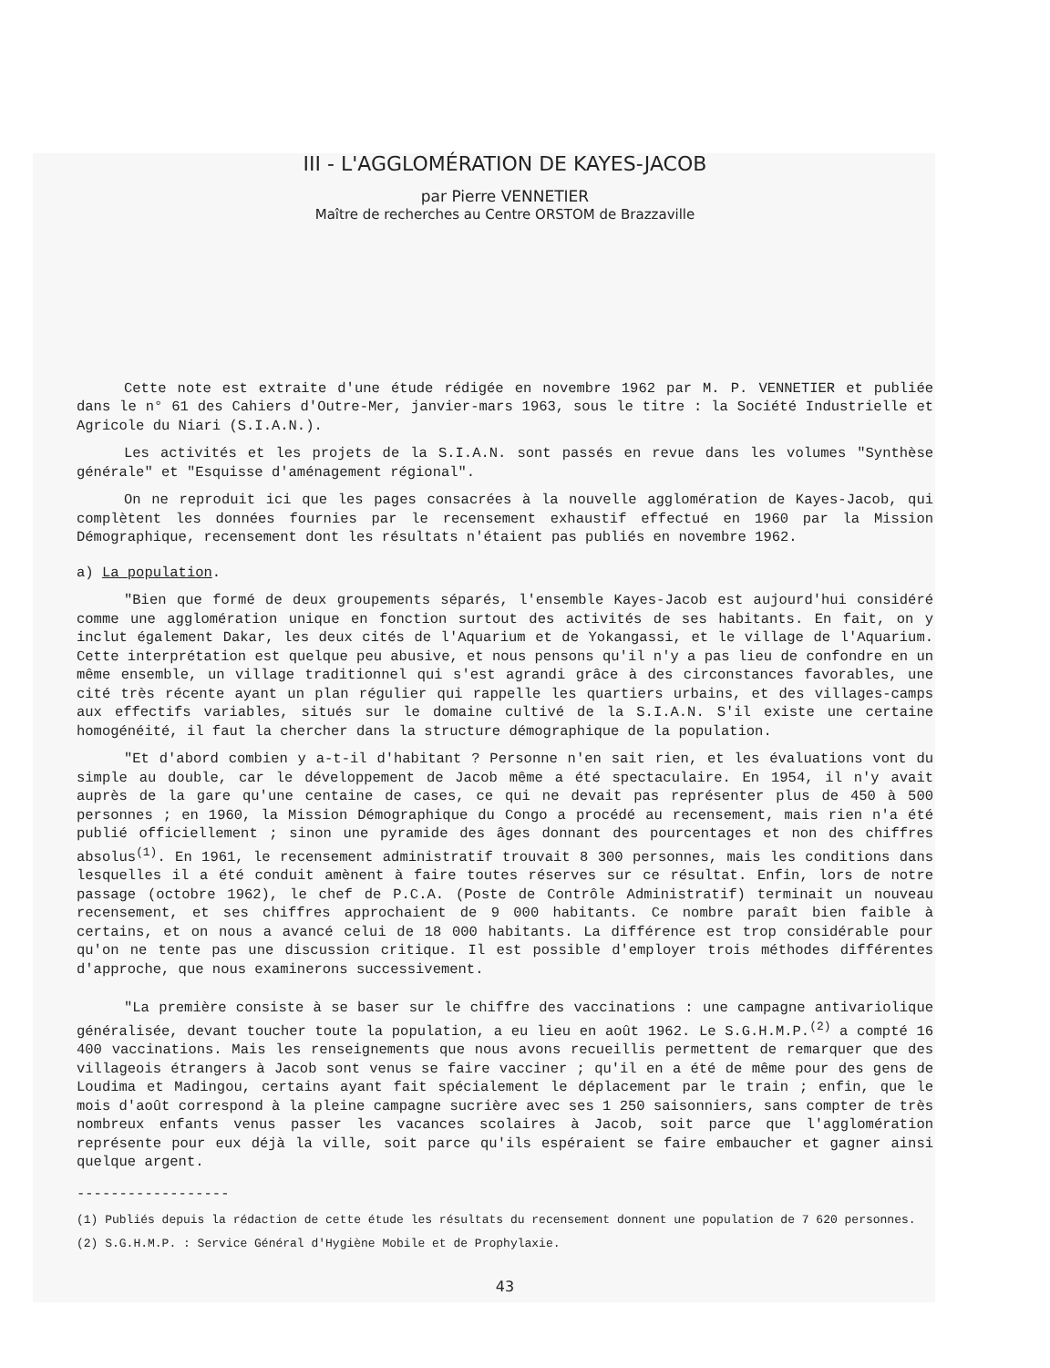III - L'AGGLOMÉRATION DE KAYES-JACOB
par Pierre VENNETIER
Maître de recherches au Centre ORSTOM de Brazzaville
Cette note est extraite d'une étude rédigée en novembre 1962 par M. P. VENNETIER et publiée dans le n° 61 des Cahiers d'Outre-Mer, janvier-mars 1963, sous le titre : la Société Industrielle et Agricole du Niari (S.I.A.N.).
Les activités et les projets de la S.I.A.N. sont passés en revue dans les volumes "Synthèse générale" et "Esquisse d'aménagement régional".
On ne reproduit ici que les pages consacrées à la nouvelle agglomération de Kayes-Jacob, qui complètent les données fournies par le recensement exhaustif effectué en 1960 par la Mission Démographique, recensement dont les résultats n'étaient pas publiés en novembre 1962.
a) La population.
"Bien que formé de deux groupements séparés, l'ensemble Kayes-Jacob est aujourd'hui considéré comme une agglomération unique en fonction surtout des activités de ses habitants. En fait, on y inclut également Dakar, les deux cités de l'Aquarium et de Yokangassi, et le village de l'Aquarium. Cette interprétation est quelque peu abusive, et nous pensons qu'il n'y a pas lieu de confondre en un même ensemble, un village traditionnel qui s'est agrandi grâce à des circonstances favorables, une cité très récente ayant un plan régulier qui rappelle les quartiers urbains, et des villages-camps aux effectifs variables, situés sur le domaine cultivé de la S.I.A.N. S'il existe une certaine homogénéité, il faut la chercher dans la structure démographique de la population.
"Et d'abord combien y a-t-il d'habitant ? Personne n'en sait rien, et les évaluations vont du simple au double, car le développement de Jacob même a été spectaculaire. En 1954, il n'y avait auprès de la gare qu'une centaine de cases, ce qui ne devait pas représenter plus de 450 à 500 personnes ; en 1960, la Mission Démographique du Congo a procédé au recensement, mais rien n'a été publié officiellement ; sinon une pyramide des âges donnant des pourcentages et non des chiffres absolus<sup>(1)</sup>. En 1961, le recensement administratif trouvait 8 300 personnes, mais les conditions dans lesquelles il a été conduit amènent à faire toutes réserves sur ce résultat. Enfin, lors de notre passage (octobre 1962), le chef de P.C.A. (Poste de Contrôle Administratif) terminait un nouveau recensement, et ses chiffres approchaient de 9 000 habitants. Ce nombre paraît bien faible à certains, et on nous a avancé celui de 18 000 habitants. La différence est trop considérable pour qu'on ne tente pas une discussion critique. Il est possible d'employer trois méthodes différentes d'approche, que nous examinerons successivement.
"La première consiste à se baser sur le chiffre des vaccinations : une campagne antivariolique généralisée, devant toucher toute la population, a eu lieu en août 1962. Le S.G.H.M.P.<sup>(2)</sup> a compté 16 400 vaccinations. Mais les renseignements que nous avons recueillis permettent de remarquer que des villageois étrangers à Jacob sont venus se faire vacciner ; qu'il en a été de même pour des gens de Loudima et Madingou, certains ayant fait spécialement le déplacement par le train ; enfin, que le mois d'août correspond à la pleine campagne sucrière avec ses 1 250 saisonniers, sans compter de très nombreux enfants venus passer les vacances scolaires à Jacob, soit parce que l'agglomération représente pour eux déjà la ville, soit parce qu'ils espéraient se faire embaucher et gagner ainsi quelque argent.
------------------
(1) Publiés depuis la rédaction de cette étude les résultats du recensement donnent une population de 7 620 personnes.
(2) S.G.H.M.P. : Service Général d'Hygiène Mobile et de Prophylaxie.
43